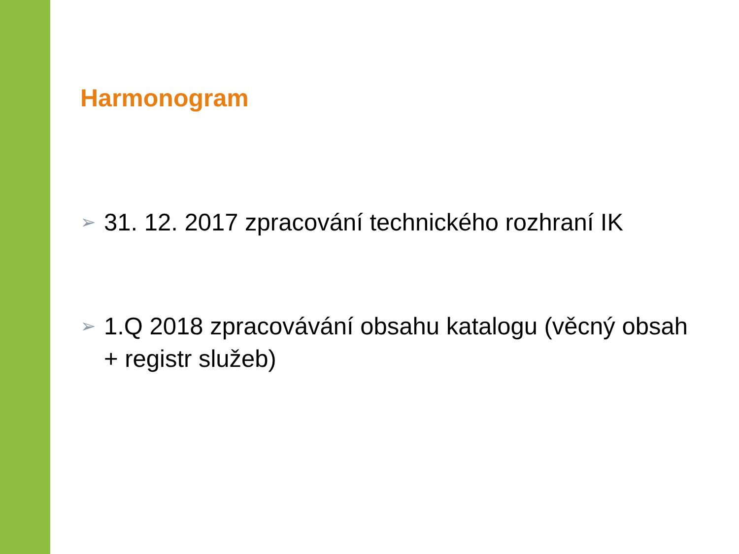Harmonogram
➢ 31. 12. 2017 zpracování technického rozhraní IK
➢ 1.Q 2018 zpracovávání obsahu katalogu (věcný obsah + registr služeb)